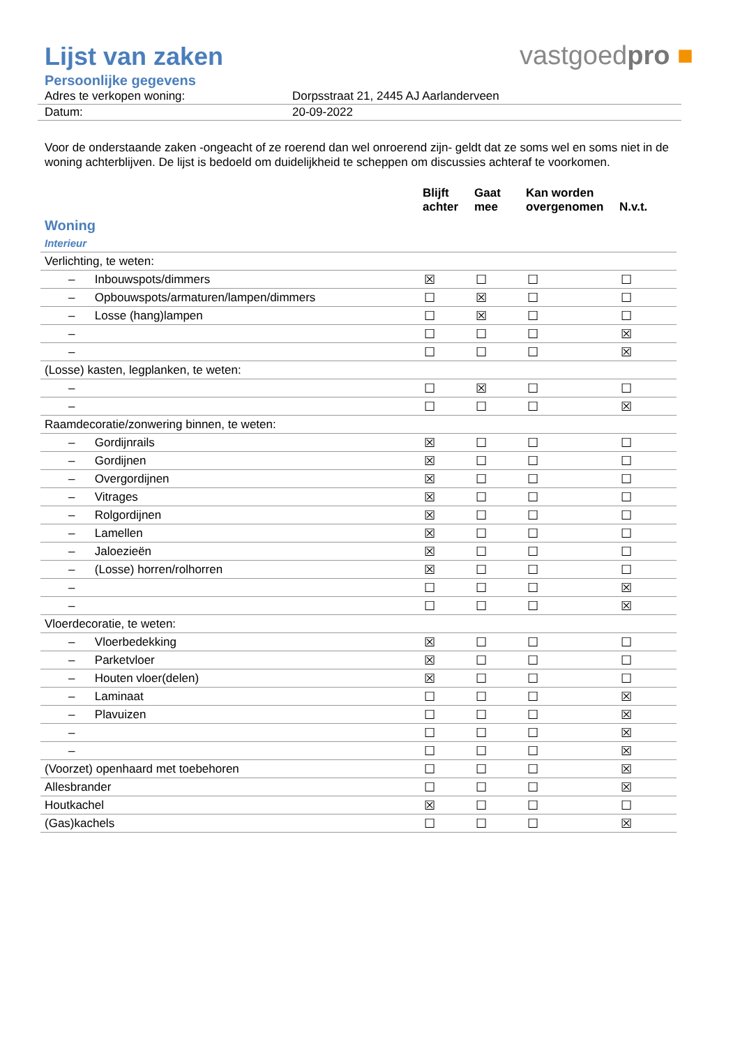Lijst van zaken
vastgoedpro ■
Persoonlijke gegevens
| Adres te verkopen woning: | Dorpsstraat 21, 2445 AJ Aarlanderveen |
| Datum: | 20-09-2022 |
Voor de onderstaande zaken -ongeacht of ze roerend dan wel onroerend zijn- geldt dat ze soms wel en soms niet in de woning achterblijven. De lijst is bedoeld om duidelijkheid te scheppen om discussies achteraf te voorkomen.
| | Blijft achter | Gaat mee | Kan worden overgenomen | N.v.t. |
| --- | --- | --- | --- | --- |
| Woning | | | | |
| Interieur | | | | |
| Verlichting, te weten: | | | | |
| – Inbouwspots/dimmers | ☒ | ☐ | ☐ | ☐ |
| – Opbouwspots/armaturen/lampen/dimmers | ☐ | ☒ | ☐ | ☐ |
| – Losse (hang)lampen | ☐ | ☒ | ☐ | ☐ |
| – | ☐ | ☐ | ☐ | ☒ |
| – | ☐ | ☐ | ☐ | ☒ |
| (Losse) kasten, legplanken, te weten: | | | | |
| – | ☐ | ☒ | ☐ | ☐ |
| – | ☐ | ☐ | ☐ | ☒ |
| Raamdecoratie/zonwering binnen, te weten: | | | | |
| – Gordijnrails | ☒ | ☐ | ☐ | ☐ |
| – Gordijnen | ☒ | ☐ | ☐ | ☐ |
| – Overgordijnen | ☒ | ☐ | ☐ | ☐ |
| – Vitrages | ☒ | ☐ | ☐ | ☐ |
| – Rolgordijnen | ☒ | ☐ | ☐ | ☐ |
| – Lamellen | ☒ | ☐ | ☐ | ☐ |
| – Jaloezieën | ☒ | ☐ | ☐ | ☐ |
| – (Losse) horren/rolhorren | ☒ | ☐ | ☐ | ☐ |
| – | ☐ | ☐ | ☐ | ☒ |
| – | ☐ | ☐ | ☐ | ☒ |
| Vloerdecoratie, te weten: | | | | |
| – Vloerbedekking | ☒ | ☐ | ☐ | ☐ |
| – Parketvloer | ☒ | ☐ | ☐ | ☐ |
| – Houten vloer(delen) | ☒ | ☐ | ☐ | ☐ |
| – Laminaat | ☐ | ☐ | ☐ | ☒ |
| – Plavuizen | ☐ | ☐ | ☐ | ☒ |
| – | ☐ | ☐ | ☐ | ☒ |
| – | ☐ | ☐ | ☐ | ☒ |
| (Voorzet) openhaard met toebehoren | ☐ | ☐ | ☐ | ☒ |
| Allesbrander | ☐ | ☐ | ☐ | ☒ |
| Houtkachel | ☒ | ☐ | ☐ | ☐ |
| (Gas)kachels | ☐ | ☐ | ☐ | ☒ |